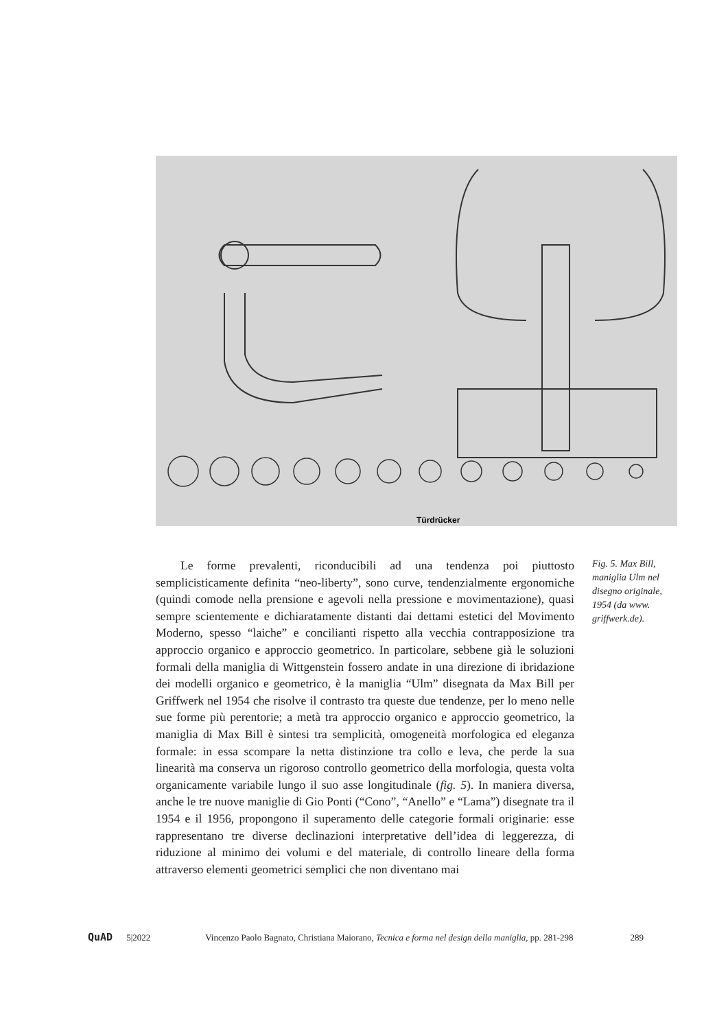Türdrücker
Le forme prevalenti, riconducibili ad una tendenza poi piuttosto semplicisticamente definita “neo-liberty”, sono curve, tendenzialmente ergonomiche (quindi comode nella prensione e agevoli nella pressione e movimentazione), quasi sempre scientemente e dichiaratamente distanti dai dettami estetici del Movimento Moderno, spesso “laiche” e concilianti rispetto alla vecchia contrapposizione tra approccio organico e approccio geometrico. In particolare, sebbene già le soluzioni formali della maniglia di Wittgenstein fossero andate in una direzione di ibridazione dei modelli organico e geometrico, è la maniglia “Ulm” disegnata da Max Bill per Griffwerk nel 1954 che risolve il contrasto tra queste due tendenze, per lo meno nelle sue forme più perentorie; a metà tra approccio organico e approccio geometrico, la maniglia di Max Bill è sintesi tra semplicità, omogeneità morfologica ed eleganza formale: in essa scompare la netta distinzione tra collo e leva, che perde la sua linearità ma conserva un rigoroso controllo geometrico della morfologia, questa volta organicamente variabile lungo il suo asse longitudinale (fig. 5). In maniera diversa, anche le tre nuove maniglie di Gio Ponti (“Cono”, “Anello” e “Lama”) disegnate tra il 1954 e il 1956, propongono il superamento delle categorie formali originarie: esse rappresentano tre diverse declinazioni interpretative dell’idea di leggerezza, di riduzione al minimo dei volumi e del materiale, di controllo lineare della forma attraverso elementi geometrici semplici che non diventano mai
Fig. 5. Max Bill, maniglia Ulm nel disegno originale, 1954 (da www. griffwerk.de).
QuAD 5|2022 Vincenzo Paolo Bagnato, Christiana Maiorano, Tecnica e forma nel design della maniglia, pp. 281-298 289